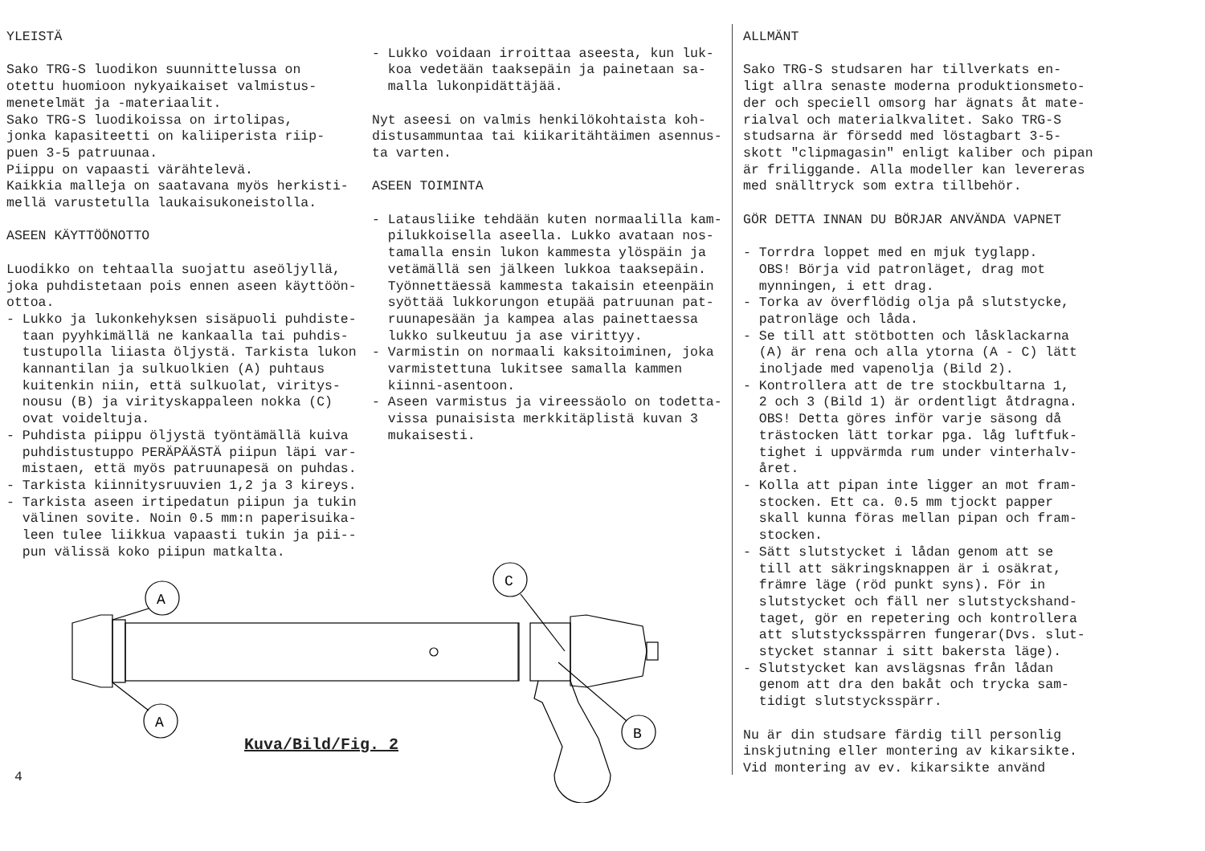YLEISTÄ Sako TRG-S luodikon suunnittelussa on otettu huomioon nykyaikaiset valmistus- menetelmät ja -materiaalit. Sako TRG-S luodikoissa on irtolipas, jonka kapasiteetti on kaliiperista riip- puen 3-5 patruunaa. Piippu on vapaasti värähtelevä. Kaikkia malleja on saatavana myös herkisti- mellä varustetulla laukaisukoneistolla. ASEEN KÄYTTÖÖNOTTO Luodikko on tehtaalla suojattu aseöljyllä, joka puhdistetaan pois ennen aseen käyttöön- ottoa. - Lukko ja lukonkehyksen sisäpuoli puhdiste- taan pyyhkimällä ne kankaalla tai puhdis- tustupolla liiasta öljystä. Tarkista lukon kannantilan ja sulkuolkien (A) puhtaus kuitenkin niin, että sulkuolat, viritys- nousu (B) ja virityskappaleen nokka (C) ovat voideltuja. - Puhdista piippu öljystä työntämällä kuiva puhdistustuppo PERÄPÄÄSTÄ piipun läpi var- mistaen, että myös patruunapesä on puhdas. - Tarkista kiinnitysruuvien 1,2 ja 3 kireys. - Tarkista aseen irtipedatun piipun ja tukin välinen sovite. Noin 0.5 mm:n paperisuika- leen tulee liikkua vapaasti tukin ja pii-- pun välissä koko piipun matkalta.
- Lukko voidaan irroittaa aseesta, kun luk- koa vedetään taaksepäin ja painetaan sa- malla lukonpidättäjää. Nyt aseesi on valmis henkilökohtaista koh- distusammuntaa tai kiikaritähtäimen asennus- ta varten. ASEEN TOIMINTA - Latausliike tehdään kuten normaalilla kam- pilukkoisella aseella. Lukko avataan nos- tamalla ensin lukon kammesta ylöspäin ja vetämällä sen jälkeen lukkoa taaksepäin. Työnnettäessä kammesta takaisin eteenpäin syöttää lukkorungon etupää patruunan pat- ruunapesään ja kampea alas painettaessa lukko sulkeutuu ja ase virittyy. - Varmistin on normaali kaksitoiminen, joka varmistettuna lukitsee samalla kammen kiinni-asentoon. - Aseen varmistus ja vireessäolo on todetta- vissa punaisista merkkitäplistä kuvan 3 mukaisesti.
ALLMÄNT Sako TRG-S studsaren har tillverkats en- ligt allra senaste moderna produktionsmeto- der och speciell omsorg har ägnats åt mate- rialval och materialkvalitet. Sako TRG-S studsarna är försedd med löstagbart 3-5- skott "clipmagasin" enligt kaliber och pipan är friliggande. Alla modeller kan levereras med snälltryck som extra tillbehör. GÖR DETTA INNAN DU BÖRJAR ANVÄNDA VAPNET - Torrdra loppet med en mjuk tyglapp. OBS! Börja vid patronläget, drag mot mynningen, i ett drag. - Torka av överflödig olja på slutstycke, patronläge och låda. - Se till att stötbotten och låsklackarna (A) är rena och alla ytorna (A - C) lätt inoljade med vapenolja (Bild 2). - Kontrollera att de tre stockbultarna 1, 2 och 3 (Bild 1) är ordentligt åtdragna. OBS! Detta göres inför varje säsong då trästocken lätt torkar pga. låg luftfuk- tighet i uppvärmda rum under vinterhalv- året. - Kolla att pipan inte ligger an mot fram- stocken. Ett ca. 0.5 mm tjockt papper skall kunna föras mellan pipan och fram- stocken. - Sätt slutstycket i lådan genom att se till att säkringsknappen är i osäkrat, främre läge (röd punkt syns). För in slutstycket och fäll ner slutstyckshand- taget, gör en repetering och kontrollera att slutstycksspärren fungerar(Dvs. slut- stycket stannar i sitt bakersta läge). - Slutstycket kan avslägsnas från lådan genom att dra den bakåt och trycka sam- tidigt slutstycksspärr. Nu är din studsare färdig till personlig inskjutning eller montering av kikarsikte. Vid montering av ev. kikarsikte använd
A
A
C
B
Kuva/Bild/Fig. 2
4